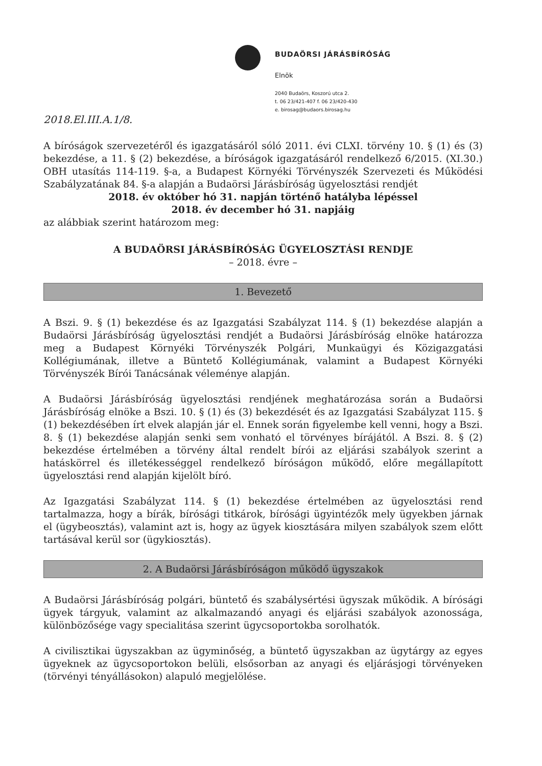BUDAÖRSI JÁRÁSBÍRÓSÁG
Elnök
2040 Budaörs, Koszorú utca 2.
t. 06 23/421-407 f. 06 23/420-430
e. birosag@budaors.birosag.hu
2018.El.III.A.1/8.
A bíróságok szervezetéről és igazgatásáról sóló 2011. évi CLXI. törvény 10. § (1) és (3) bekezdése, a 11. § (2) bekezdése, a bíróságok igazgatásáról rendelkező 6/2015. (XI.30.) OBH utasítás 114-119. §-a, a Budapest Környéki Törvényszék Szervezeti és Működési Szabályzatának 84. §-a alapján a Budaörsi Járásbíróság ügyelosztási rendjét
2018. év október hó 31. napján történő hatályba lépéssel
2018. év december hó 31. napjáig
az alábbiak szerint határozom meg:
A BUDAÖRSI JÁRÁSBÍRÓSÁG ÜGYELOSZTÁSI RENDJE
– 2018. évre –
1. Bevezető
A Bszi. 9. § (1) bekezdése és az Igazgatási Szabályzat 114. § (1) bekezdése alapján a Budaörsi Járásbíróság ügyelosztási rendjét a Budaörsi Járásbíróság elnöke határozza meg a Budapest Környéki Törvényszék Polgári, Munkaügyi és Közigazgatási Kollégiumának, illetve a Büntető Kollégiumának, valamint a Budapest Környéki Törvényszék Bírói Tanácsának véleménye alapján.
A Budaörsi Járásbíróság ügyelosztási rendjének meghatározása során a Budaörsi Járásbíróság elnöke a Bszi. 10. § (1) és (3) bekezdését és az Igazgatási Szabályzat 115. § (1) bekezdésében írt elvek alapján jár el. Ennek során figyelembe kell venni, hogy a Bszi. 8. § (1) bekezdése alapján senki sem vonható el törvényes bírájától. A Bszi. 8. § (2) bekezdése értelmében a törvény által rendelt bírói az eljárási szabályok szerint a hatáskörrel és illetékességgel rendelkező bíróságon működő, előre megállapított ügyelosztási rend alapján kijelölt bíró.
Az Igazgatási Szabályzat 114. § (1) bekezdése értelmében az ügyelosztási rend tartalmazza, hogy a bírák, bírósági titkárok, bírósági ügyintézők mely ügyekben járnak el (ügybeosztás), valamint azt is, hogy az ügyek kiosztására milyen szabályok szem előtt tartásával kerül sor (ügykiosztás).
2. A Budaörsi Járásbíróságon működő ügyszakok
A Budaörsi Járásbíróság polgári, büntető és szabálysértési ügyszak működik. A bírósági ügyek tárgyuk, valamint az alkalmazandó anyagi és eljárási szabályok azonossága, különbözősége vagy specialitása szerint ügycsoportokba sorolhatók.
A civilisztikai ügyszakban az ügyminőség, a büntető ügyszakban az ügytárgy az egyes ügyeknek az ügycsoportokon belüli, elsősorban az anyagi és eljárásjogi törvényeken (törvényi tényállásokon) alapuló megjelölése.